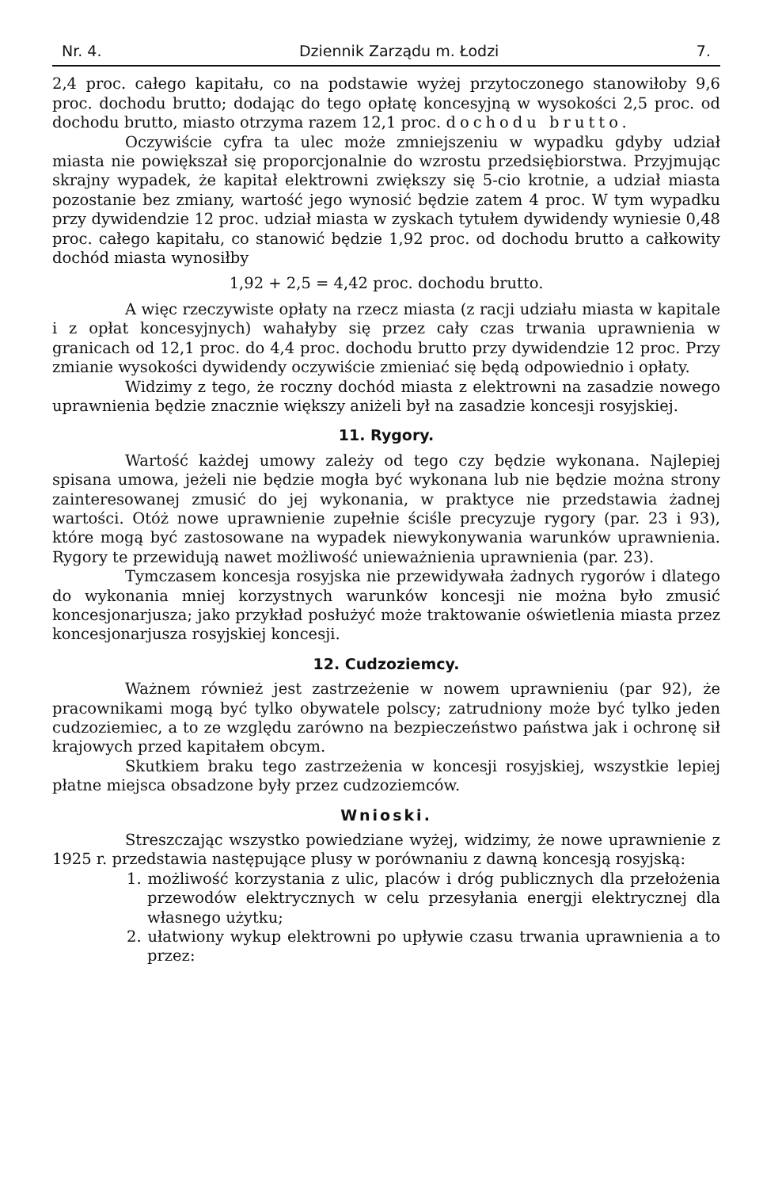Nr. 4. Dziennik Zarządu m. Łodzi 7.
2,4 proc. całego kapitału, co na podstawie wyżej przytoczonego stanowiłoby 9,6 proc. dochodu brutto; dodając do tego opłatę koncesyjną w wysokości 2,5 proc. od dochodu brutto, miasto otrzyma razem 12,1 proc. dochodu brutto.
Oczywiście cyfra ta ulec może zmniejszeniu w wypadku gdyby udział miasta nie powiększał się proporcjonalnie do wzrostu przedsiębiorstwa. Przyjmując skrajny wypadek, że kapitał elektrowni zwiększy się 5-cio krotnie, a udział miasta pozostanie bez zmiany, wartość jego wynosić będzie zatem 4 proc. W tym wypadku przy dywidendzie 12 proc. udział miasta w zyskach tytułem dywidendy wyniesie 0,48 proc. całego kapitału, co stanowić będzie 1,92 proc. od dochodu brutto a całkowity dochód miasta wynosiłby
1,92 + 2,5 = 4,42 proc. dochodu brutto.
A więc rzeczywiste opłaty na rzecz miasta (z racji udziału miasta w kapitale i z opłat koncesyjnych) wahałyby się przez cały czas trwania uprawnienia w granicach od 12,1 proc. do 4,4 proc. dochodu brutto przy dywidendzie 12 proc. Przy zmianie wysokości dywidendy oczywiście zmieniać się będą odpowiednio i opłaty.
Widzimy z tego, że roczny dochód miasta z elektrowni na zasadzie nowego uprawnienia będzie znacznie większy aniżeli był na zasadzie koncesji rosyjskiej.
11. Rygory.
Wartość każdej umowy zależy od tego czy będzie wykonana. Najlepiej spisana umowa, jeżeli nie będzie mogła być wykonana lub nie będzie można strony zainteresowanej zmusić do jej wykonania, w praktyce nie przedstawia żadnej wartości. Otóż nowe uprawnienie zupełnie ściśle precyzuje rygory (par. 23 i 93), które mogą być zastosowane na wypadek niewykonywania warunków uprawnienia. Rygory te przewidują nawet możliwość unieważnienia uprawnienia (par. 23).
Tymczasem koncesja rosyjska nie przewidywała żadnych rygorów i dlatego do wykonania mniej korzystnych warunków koncesji nie można było zmusić koncesjonarjusza; jako przykład posłużyć może traktowanie oświetlenia miasta przez koncesjonarjusza rosyjskiej koncesji.
12. Cudzoziemcy.
Ważnem również jest zastrzeżenie w nowem uprawnieniu (par 92), że pracownikami mogą być tylko obywatele polscy; zatrudniony może być tylko jeden cudzoziemiec, a to ze względu zarówno na bezpieczeństwo państwa jak i ochronę sił krajowych przed kapitałem obcym.
Skutkiem braku tego zastrzeżenia w koncesji rosyjskiej, wszystkie lepiej płatne miejsca obsadzone były przez cudzoziemców.
Wnioski.
Streszczając wszystko powiedziane wyżej, widzimy, że nowe uprawnienie z 1925 r. przedstawia następujące plusy w porównaniu z dawną koncesją rosyjską:
1. możliwość korzystania z ulic, placów i dróg publicznych dla przełożenia przewodów elektrycznych w celu przesyłania energji elektrycznej dla własnego użytku;
2. ułatwiony wykup elektrowni po upływie czasu trwania uprawnienia a to przez: